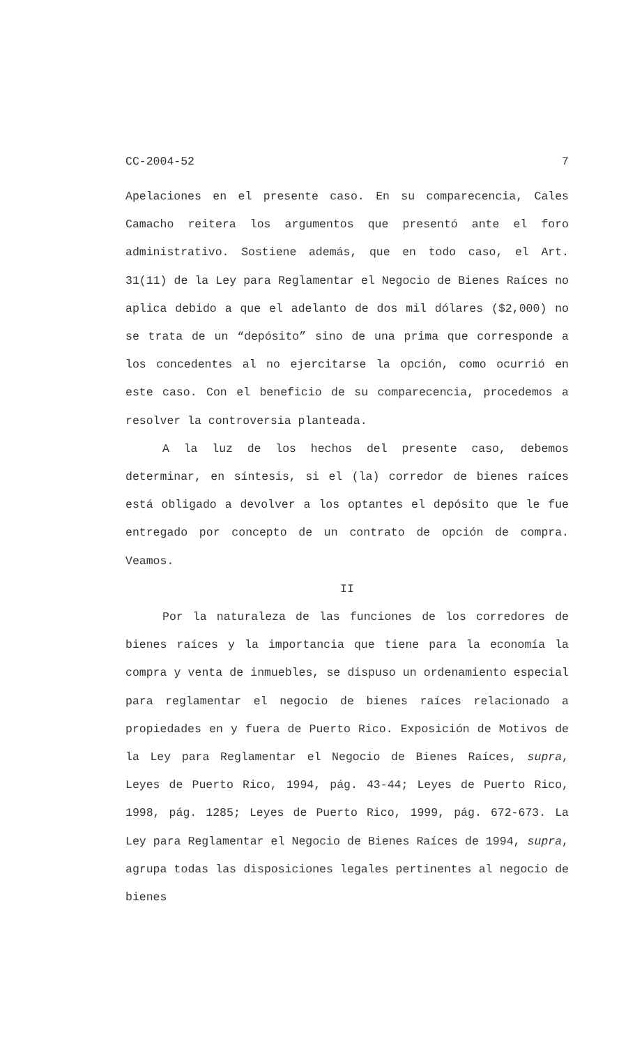CC-2004-52 7
Apelaciones en el presente caso. En su comparecencia, Cales Camacho reitera los argumentos que presentó ante el foro administrativo. Sostiene además, que en todo caso, el Art. 31(11) de la Ley para Reglamentar el Negocio de Bienes Raíces no aplica debido a que el adelanto de dos mil dólares ($2,000) no se trata de un “depósito” sino de una prima que corresponde a los concedentes al no ejercitarse la opción, como ocurrió en este caso. Con el beneficio de su comparecencia, procedemos a resolver la controversia planteada.
A la luz de los hechos del presente caso, debemos determinar, en síntesis, si el (la) corredor de bienes raíces está obligado a devolver a los optantes el depósito que le fue entregado por concepto de un contrato de opción de compra. Veamos.
II
Por la naturaleza de las funciones de los corredores de bienes raíces y la importancia que tiene para la economía la compra y venta de inmuebles, se dispuso un ordenamiento especial para reglamentar el negocio de bienes raíces relacionado a propiedades en y fuera de Puerto Rico. Exposición de Motivos de la Ley para Reglamentar el Negocio de Bienes Raíces, supra, Leyes de Puerto Rico, 1994, pág. 43-44; Leyes de Puerto Rico, 1998, pág. 1285; Leyes de Puerto Rico, 1999, pág. 672-673. La Ley para Reglamentar el Negocio de Bienes Raíces de 1994, supra, agrupa todas las disposiciones legales pertinentes al negocio de bienes